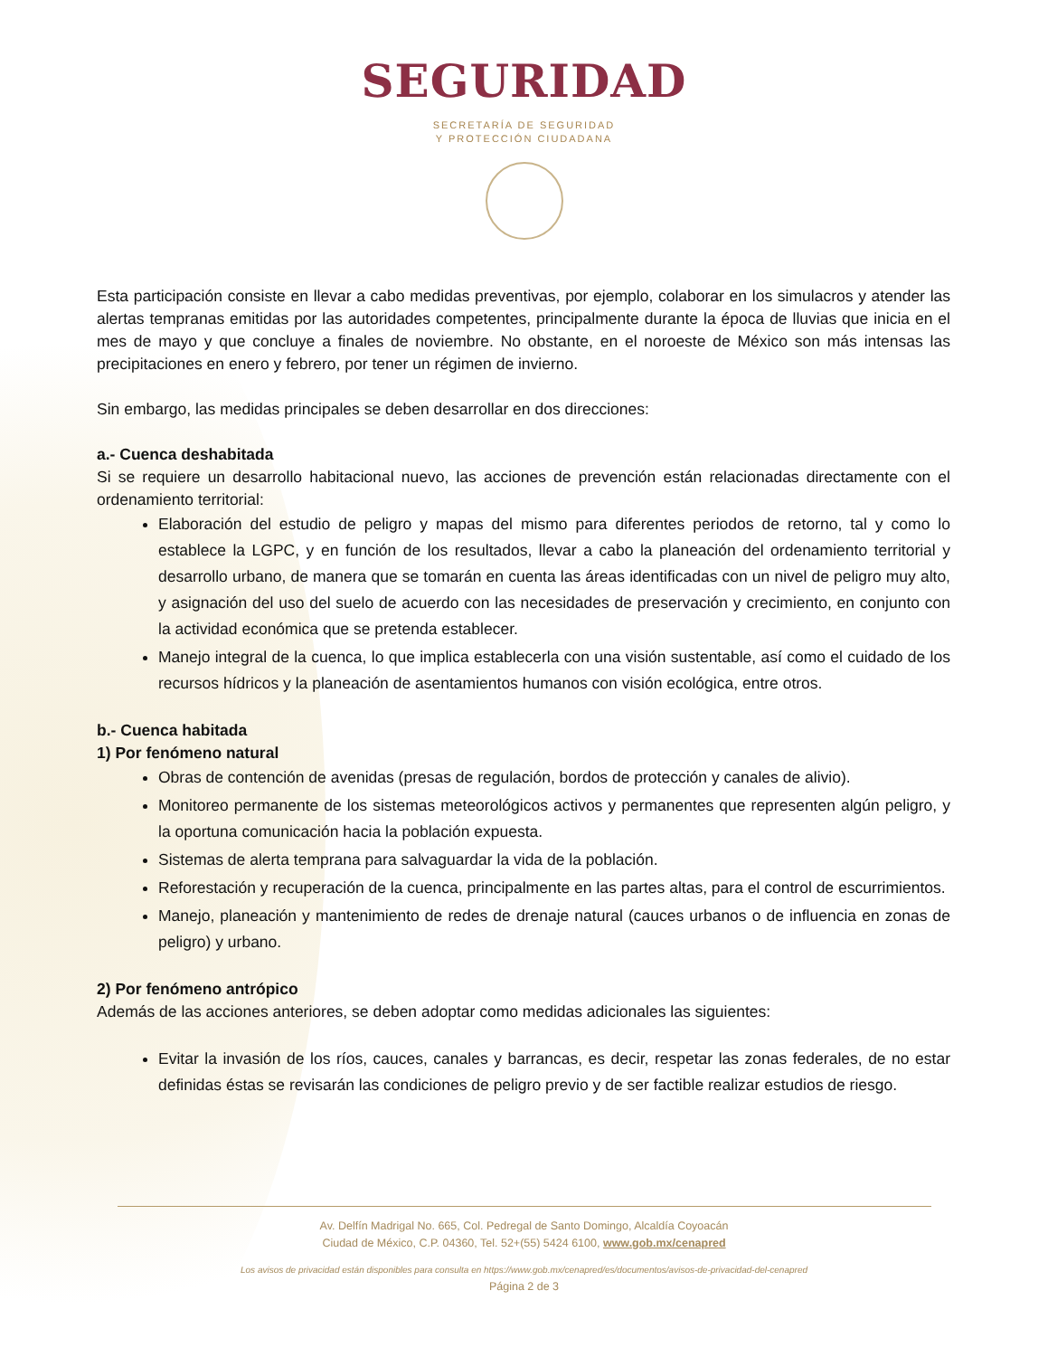SEGURIDAD
SECRETARÍA DE SEGURIDAD
Y PROTECCIÓN CIUDADANA
Esta participación consiste en llevar a cabo medidas preventivas, por ejemplo, colaborar en los simulacros y atender las alertas tempranas emitidas por las autoridades competentes, principalmente durante la época de lluvias que inicia en el mes de mayo y que concluye a finales de noviembre. No obstante, en el noroeste de México son más intensas las precipitaciones en enero y febrero, por tener un régimen de invierno.
Sin embargo, las medidas principales se deben desarrollar en dos direcciones:
a.- Cuenca deshabitada
Si se requiere un desarrollo habitacional nuevo, las acciones de prevención están relacionadas directamente con el ordenamiento territorial:
Elaboración del estudio de peligro y mapas del mismo para diferentes periodos de retorno, tal y como lo establece la LGPC, y en función de los resultados, llevar a cabo la planeación del ordenamiento territorial y desarrollo urbano, de manera que se tomarán en cuenta las áreas identificadas con un nivel de peligro muy alto, y asignación del uso del suelo de acuerdo con las necesidades de preservación y crecimiento, en conjunto con la actividad económica que se pretenda establecer.
Manejo integral de la cuenca, lo que implica establecerla con una visión sustentable, así como el cuidado de los recursos hídricos y la planeación de asentamientos humanos con visión ecológica, entre otros.
b.- Cuenca habitada
1) Por fenómeno natural
Obras de contención de avenidas (presas de regulación, bordos de protección y canales de alivio).
Monitoreo permanente de los sistemas meteorológicos activos y permanentes que representen algún peligro, y la oportuna comunicación hacia la población expuesta.
Sistemas de alerta temprana para salvaguardar la vida de la población.
Reforestación y recuperación de la cuenca, principalmente en las partes altas, para el control de escurrimientos.
Manejo, planeación y mantenimiento de redes de drenaje natural (cauces urbanos o de influencia en zonas de peligro) y urbano.
2) Por fenómeno antrópico
Además de las acciones anteriores, se deben adoptar como medidas adicionales las siguientes:
Evitar la invasión de los ríos, cauces, canales y barrancas, es decir, respetar las zonas federales, de no estar definidas éstas se revisarán las condiciones de peligro previo y de ser factible realizar estudios de riesgo.
Av. Delfín Madrigal No. 665, Col. Pedregal de Santo Domingo, Alcaldía Coyoacán
Ciudad de México, C.P. 04360, Tel. 52+(55) 5424 6100, www.gob.mx/cenapred
Los avisos de privacidad están disponibles para consulta en https://www.gob.mx/cenapred/es/documentos/avisos-de-privacidad-del-cenapred
Página 2 de 3